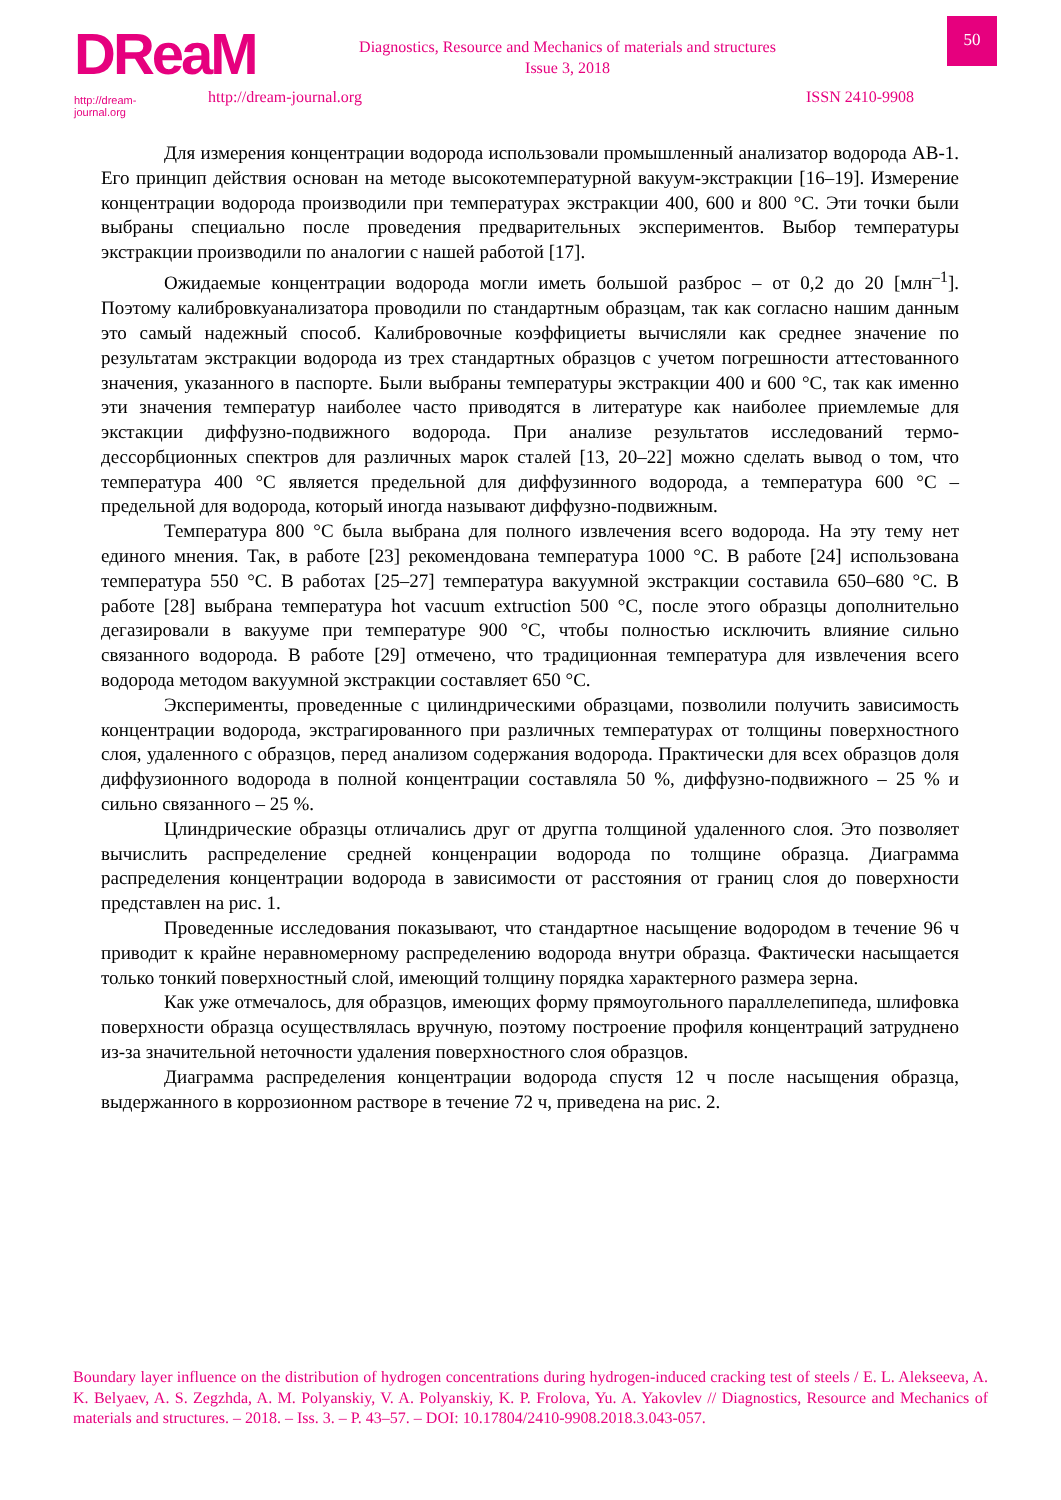DReaM
http://dream-journal.org
Diagnostics, Resource and Mechanics of materials and structures
Issue 3, 2018
50
http://dream-journal.org ISSN 2410-9908
Для измерения концентрации водорода использовали промышленный анализатор водорода АВ-1. Его принцип действия основан на методе высокотемпературной вакуум-экстракции [16–19]. Измерение концентрации водорода производили при температурах экстракции 400, 600 и 800 °С. Эти точки были выбраны специально после проведения предварительных экспериментов. Выбор температуры экстракции производили по аналогии с нашей работой [17].
Ожидаемые концентрации водорода могли иметь большой разброс – от 0,2 до 20 [млн<sup>–1</sup>]. Поэтому калибровкуанализатора проводили по стандартным образцам, так как согласно нашим данным это самый надежный способ. Калибровочные коэффициеты вычисляли как среднее значение по результатам экстракции водорода из трех стандартных образцов с учетом погрешности аттестованного значения, указанного в паспорте. Были выбраны температуры экстракции 400 и 600 °С, так как именно эти значения температур наиболее часто приводятся в литературе как наиболее приемлемые для экстакции диффузно-подвижного водорода. При анализе результатов исследований термо-дессорбционных спектров для различных марок сталей [13, 20–22] можно сделать вывод о том, что температура 400 °С является предельной для диффузинного водорода, а температура 600 °С – предельной для водорода, который иногда называют диффузно-подвижным.
Температура 800 °С была выбрана для полного извлечения всего водорода. На эту тему нет единого мнения. Так, в работе [23] рекомендована температура 1000 °С. В работе [24] использована температура 550 °С. В работах [25–27] температура вакуумной экстракции составила 650–680 °С. В работе [28] выбрана температура hot vacuum extruction 500 °С, после этого образцы дополнительно дегазировали в вакууме при температуре 900 °С, чтобы полностью исключить влияние сильно связанного водорода. В работе [29] отмечено, что традиционная температура для извлечения всего водорода методом вакуумной экстракции составляет 650 °С.
Эксперименты, проведенные с цилиндрическими образцами, позволили получить зависимость концентрации водорода, экстрагированного при различных температурах от толщины поверхностного слоя, удаленного с образцов, перед анализом содержания водорода. Практически для всех образцов доля диффузионного водорода в полной концентрации составляла 50 %, диффузно-подвижного – 25 % и сильно связанного – 25 %.
Цлиндрические образцы отличались друг от другпа толщиной удаленного слоя. Это позволяет вычислить распределение средней конценрации водорода по толщине образца. Диаграмма распределения концентрации водорода в зависимости от расстояния от границ слоя до поверхности представлен на рис. 1.
Проведенные исследования показывают, что стандартное насыщение водородом в течение 96 ч приводит к крайне неравномерному распределению водорода внутри образца. Фактически насыщается только тонкий поверхностный слой, имеющий толщину порядка характерного размера зерна.
Как уже отмечалось, для образцов, имеющих форму прямоугольного параллелепипеда, шлифовка поверхности образца осуществлялась вручную, поэтому построение профиля концентраций затруднено из-за значительной неточности удаления поверхностного слоя образцов.
Диаграмма распределения концентрации водорода спустя 12 ч после насыщения образца, выдержанного в коррозионном растворе в течение 72 ч, приведена на рис. 2.
Boundary layer influence on the distribution of hydrogen concentrations during hydrogen-induced cracking test of steels / E. L. Alekseeva, A. K. Belyaev, A. S. Zegzhda, A. M. Polyanskiy, V. A. Polyanskiy, K. P. Frolova, Yu. A. Yakovlev // Diagnostics, Resource and Mechanics of materials and structures. – 2018. – Iss. 3. – P. 43–57. – DOI: 10.17804/2410-9908.2018.3.043-057.